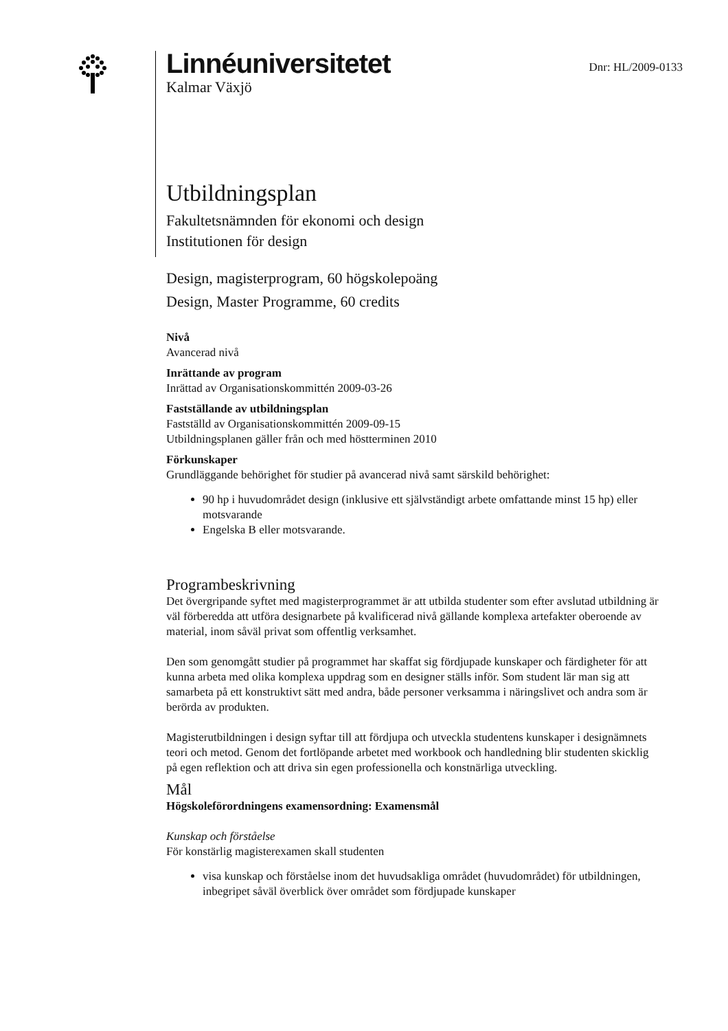Linnéuniversitetet
Kalmar Växjö
Dnr: HL/2009-0133
Utbildningsplan
Fakultetsnämnden för ekonomi och design
Institutionen för design
Design, magisterprogram, 60 högskolepoäng
Design, Master Programme, 60 credits
Nivå
Avancerad nivå
Inrättande av program
Inrättad av Organisationskommittén 2009-03-26
Fastställande av utbildningsplan
Fastställd av Organisationskommittén 2009-09-15
Utbildningsplanen gäller från och med höstterminen 2010
Förkunskaper
Grundläggande behörighet för studier på avancerad nivå samt särskild behörighet:
90 hp i huvudområdet design (inklusive ett självständigt arbete omfattande minst 15 hp) eller motsvarande
Engelska B eller motsvarande.
Programbeskrivning
Det övergripande syftet med magisterprogrammet är att utbilda studenter som efter avslutad utbildning är väl förberedda att utföra designarbete på kvalificerad nivå gällande komplexa artefakter oberoende av material, inom såväl privat som offentlig verksamhet.
Den som genomgått studier på programmet har skaffat sig fördjupade kunskaper och färdigheter för att kunna arbeta med olika komplexa uppdrag som en designer ställs inför. Som student lär man sig att samarbeta på ett konstruktivt sätt med andra, både personer verksamma i näringslivet och andra som är berörda av produkten.
Magisterutbildningen i design syftar till att fördjupa och utveckla studentens kunskaper i designämnets teori och metod. Genom det fortlöpande arbetet med workbook och handledning blir studenten skicklig på egen reflektion och att driva sin egen professionella och konstnärliga utveckling.
Mål
Högskoleförordningens examensordning: Examensmål
Kunskap och förståelse
För konstärlig magisterexamen skall studenten
visa kunskap och förståelse inom det huvudsakliga området (huvudområdet) för utbildningen, inbegripet såväl överblick över området som fördjupade kunskaper